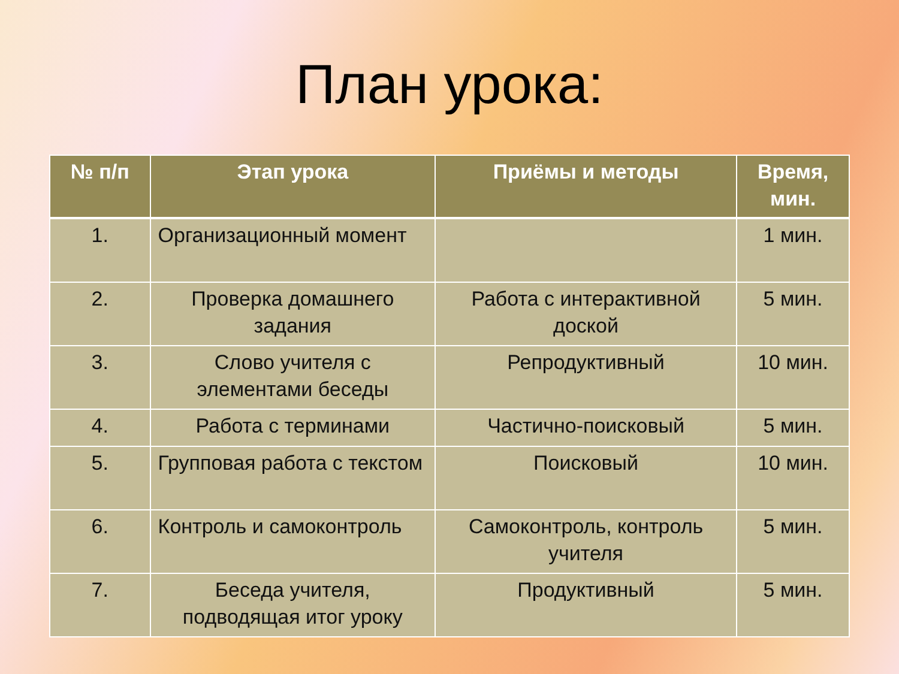План урока:
| № п/п | Этап урока | Приёмы и методы | Время, мин. |
| --- | --- | --- | --- |
| 1. | Организационный момент | | 1 мин. |
| 2. | Проверка домашнего задания | Работа с интерактивной доской | 5 мин. |
| 3. | Слово учителя с элементами беседы | Репродуктивный | 10 мин. |
| 4. | Работа с терминами | Частично-поисковый | 5 мин. |
| 5. | Групповая работа с текстом | Поисковый | 10 мин. |
| 6. | Контроль и самоконтроль | Самоконтроль, контроль учителя | 5 мин. |
| 7. | Беседа учителя, подводящая итог уроку | Продуктивный | 5 мин. |